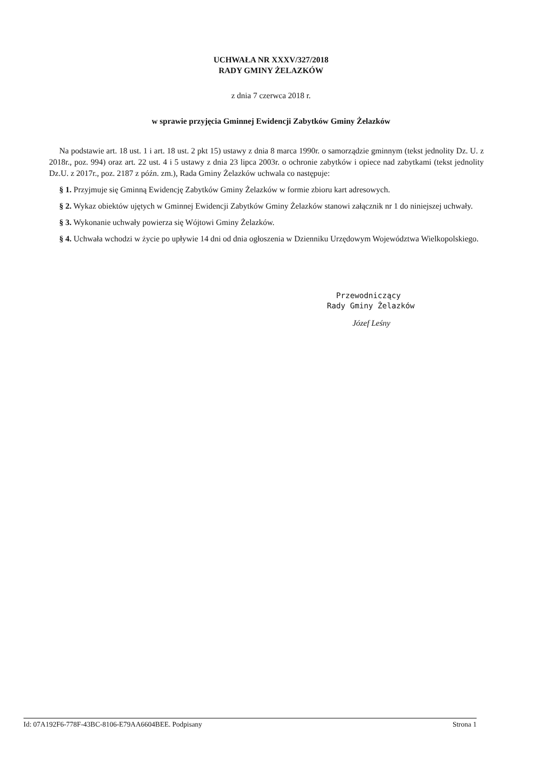UCHWAŁA NR XXXV/327/2018
RADY GMINY ŻELAZKÓW
z dnia 7 czerwca 2018 r.
w sprawie przyjęcia Gminnej Ewidencji Zabytków Gminy Żelazków
Na podstawie art. 18 ust. 1 i art. 18 ust. 2 pkt 15) ustawy z dnia 8 marca 1990r. o samorządzie gminnym (tekst jednolity Dz. U. z 2018r., poz. 994) oraz art. 22 ust. 4 i 5 ustawy z dnia 23 lipca 2003r. o ochronie zabytków i opiece nad zabytkami (tekst jednolity Dz.U. z 2017r., poz. 2187 z późn. zm.), Rada Gminy Żelazków uchwala co następuje:
§ 1. Przyjmuje się Gminną Ewidencję Zabytków Gminy Żelazków w formie zbioru kart adresowych.
§ 2. Wykaz obiektów ujętych w Gminnej Ewidencji Zabytków Gminy Żelazków stanowi załącznik nr 1 do niniejszej uchwały.
§ 3. Wykonanie uchwały powierza się Wójtowi Gminy Żelazków.
§ 4. Uchwała wchodzi w życie po upływie 14 dni od dnia ogłoszenia w Dzienniku Urzędowym Województwa Wielkopolskiego.
Przewodniczący
Rady Gminy Żelazków
Józef Leśny
Id: 07A192F6-778F-43BC-8106-E79AA6604BEE. Podpisany Strona 1